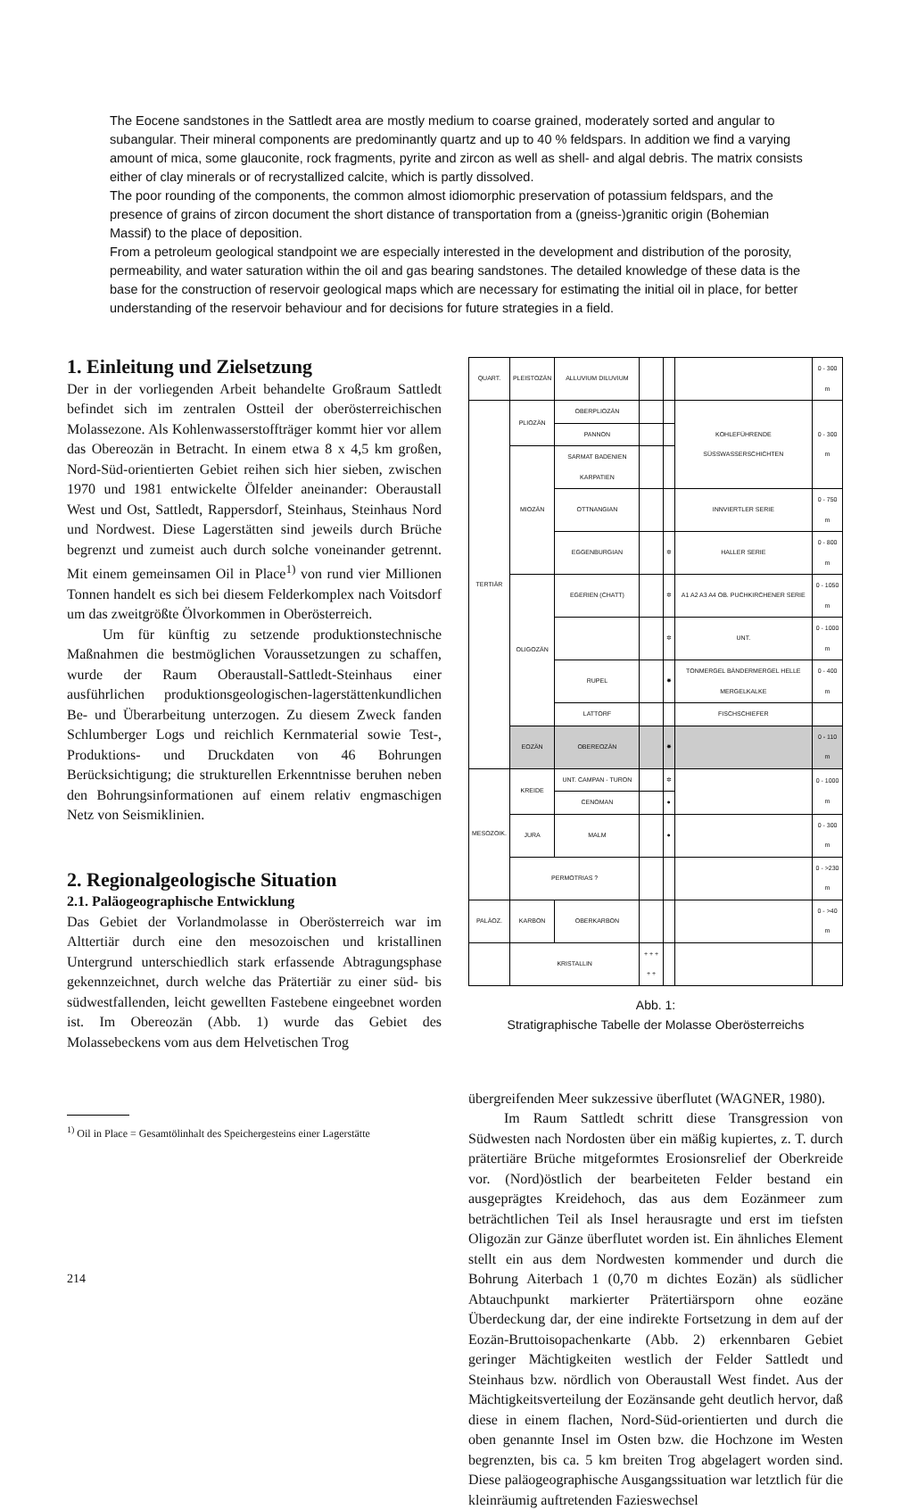The Eocene sandstones in the Sattledt area are mostly medium to coarse grained, moderately sorted and angular to subangular. Their mineral components are predominantly quartz and up to 40 % feldspars. In addition we find a varying amount of mica, some glauconite, rock fragments, pyrite and zircon as well as shell- and algal debris. The matrix consists either of clay minerals or of recrystallized calcite, which is partly dissolved.
The poor rounding of the components, the common almost idiomorphic preservation of potassium feldspars, and the presence of grains of zircon document the short distance of transportation from a (gneiss-)granitic origin (Bohemian Massif) to the place of deposition.
From a petroleum geological standpoint we are especially interested in the development and distribution of the porosity, permeability, and water saturation within the oil and gas bearing sandstones. The detailed knowledge of these data is the base for the construction of reservoir geological maps which are necessary for estimating the initial oil in place, for better understanding of the reservoir behaviour and for decisions for future strategies in a field.
1. Einleitung und Zielsetzung
Der in der vorliegenden Arbeit behandelte Großraum Sattledt befindet sich im zentralen Ostteil der oberösterreichischen Molassezone. Als Kohlenwasserstoffträger kommt hier vor allem das Obereozän in Betracht. In einem etwa 8 x 4,5 km großen, Nord-Süd-orientierten Gebiet reihen sich hier sieben, zwischen 1970 und 1981 entwickelte Ölfelder aneinander: Oberaustall West und Ost, Sattledt, Rappersdorf, Steinhaus, Steinhaus Nord und Nordwest. Diese Lagerstätten sind jeweils durch Brüche begrenzt und zumeist auch durch solche voneinander getrennt. Mit einem gemeinsamen Oil in Place<sup>1)</sup> von rund vier Millionen Tonnen handelt es sich bei diesem Felderkomplex nach Voitsdorf um das zweitgrößte Ölvorkommen in Oberösterreich.
Um für künftig zu setzende produktionstechnische Maßnahmen die bestmöglichen Voraussetzungen zu schaffen, wurde der Raum Oberaustall-Sattledt-Steinhaus einer ausführlichen produktionsgeologischen-lagerstättenkundlichen Be- und Überarbeitung unterzogen. Zu diesem Zweck fanden Schlumberger Logs und reichlich Kernmaterial sowie Test-, Produktions- und Druckdaten von 46 Bohrungen Berücksichtigung; die strukturellen Erkenntnisse beruhen neben den Bohrungsinformationen auf einem relativ engmaschigen Netz von Seismiklinien.
2. Regionalgeologische Situation
2.1. Paläogeographische Entwicklung
Das Gebiet der Vorlandmolasse in Oberösterreich war im Alttertiär durch eine den mesozoischen und kristallinen Untergrund unterschiedlich stark erfassende Abtragungsphase gekennzeichnet, durch welche das Prätertiär zu einer süd- bis südwestfallenden, leicht gewellten Fastebene eingeebnet worden ist. Im Obereozän (Abb. 1) wurde das Gebiet des Molassebeckens vom aus dem Helvetischen Trog
<sup>1)</sup> Oil in Place = Gesamtölinhalt des Speichergesteins einer Lagerstätte
| QUART. | PLEISTOZÄN | ALLUVIUM DILUVIUM | | | | 0 - 300 m |
| TERTIÄR | PLIOZÄN | OBERPLIOZÄN | | | KOHLEFÜHRENDE SÜSSWASSERSCHICHTEN | 0 - 300 m |
| | | PANNON | | | | |
| | MIOZÄN | SARMAT BADENIEN KARPATIEN | | | | |
| | | OTTNANGIAN | | | INNVIERTLER SERIE | 0 - 750 m |
| | | EGGENBURGIAN | | ✲ | HALLER SERIE | 0 - 800 m |
| | OLIGOZÄN | EGERIEN (CHATT) | | ✲ | A1 A2 A3 A4 OB. PUCHKIRCHENER SERIE | 0 - 1050 m |
| | | | | ✲ | UNT. | 0 - 1000 m |
| | | RUPEL | | ✸ | TONMERGEL BÄNDERMERGEL HELLE MERGELKALKE | 0 - 400 m |
| | | LATTORF | | | FISCHSCHIEFER | |
| | EOZÄN | OBEREOZÄN | | ✸ | | 0 - 110 m |
| MESOZOIK. | KREIDE | UNT. CAMPAN - TURON | | ✲ | | 0 - 1000 m |
| | | CENOMAN | | ● | | |
| | JURA | MALM | | ● | | 0 - 300 m |
| | PERMOTRIAS ? | | | | | 0 - >230 m |
| PALÄOZ. | KARBON | OBERKARBON | | | | 0 - >40 m |
| | KRISTALLIN | | + + + + + | | | |
Abb. 1:
Stratigraphische Tabelle der Molasse Oberösterreichs
übergreifenden Meer sukzessive überflutet (WAGNER, 1980).
Im Raum Sattledt schritt diese Transgression von Südwesten nach Nordosten über ein mäßig kupiertes, z. T. durch prätertiäre Brüche mitgeformtes Erosionsrelief der Oberkreide vor. (Nord)östlich der bearbeiteten Felder bestand ein ausgeprägtes Kreidehoch, das aus dem Eozänmeer zum beträchtlichen Teil als Insel herausragte und erst im tiefsten Oligozän zur Gänze überflutet worden ist. Ein ähnliches Element stellt ein aus dem Nordwesten kommender und durch die Bohrung Aiterbach 1 (0,70 m dichtes Eozän) als südlicher Abtauchpunkt markierter Prätertiärsporn ohne eozäne Überdeckung dar, der eine indirekte Fortsetzung in dem auf der Eozän-Bruttoisopachenkarte (Abb. 2) erkennbaren Gebiet geringer Mächtigkeiten westlich der Felder Sattledt und Steinhaus bzw. nördlich von Oberaustall West findet. Aus der Mächtigkeitsverteilung der Eozänsande geht deutlich hervor, daß diese in einem flachen, Nord-Süd-orientierten und durch die oben genannte Insel im Osten bzw. die Hochzone im Westen begrenzten, bis ca. 5 km breiten Trog abgelagert worden sind. Diese paläogeographische Ausgangssituation war letztlich für die kleinräumig auftretenden Fazieswechsel
214